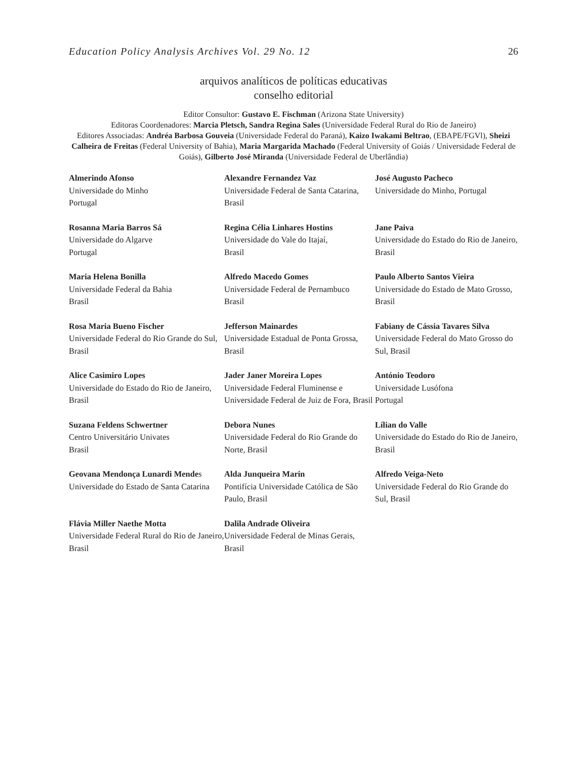Education Policy Analysis Archives Vol. 29 No. 12 26
arquivos analíticos de políticas educativas
conselho editorial
Editor Consultor: Gustavo E. Fischman (Arizona State University)
Editoras Coordenadores: Marcia Pletsch, Sandra Regina Sales (Universidade Federal Rural do Rio de Janeiro)
Editores Associadas: Andréa Barbosa Gouveia (Universidade Federal do Paraná), Kaizo Iwakami Beltrao, (EBAPE/FGVl), Sheizi Calheira de Freitas (Federal University of Bahia), Maria Margarida Machado (Federal University of Goiás / Universidade Federal de Goiás), Gilberto José Miranda (Universidade Federal de Uberlândia)
| Almerindo Afonso Universidade do Minho Portugal | Alexandre Fernandez Vaz Universidade Federal de Santa Catarina, Brasil | José Augusto Pacheco Universidade do Minho, Portugal |
| Rosanna Maria Barros Sá Universidade do Algarve Portugal | Regina Célia Linhares Hostins Universidade do Vale do Itajaí, Brasil | Jane Paiva Universidade do Estado do Rio de Janeiro, Brasil |
| Maria Helena Bonilla Universidade Federal da Bahia Brasil | Alfredo Macedo Gomes Universidade Federal de Pernambuco Brasil | Paulo Alberto Santos Vieira Universidade do Estado de Mato Grosso, Brasil |
| Rosa Maria Bueno Fischer Universidade Federal do Rio Grande do Sul, Brasil | Jefferson Mainardes Universidade Estadual de Ponta Grossa, Brasil | Fabiany de Cássia Tavares Silva Universidade Federal do Mato Grosso do Sul, Brasil |
| Alice Casimiro Lopes Universidade do Estado do Rio de Janeiro, Brasil | Jader Janer Moreira Lopes Universidade Federal Fluminense e Universidade Federal de Juiz de Fora, Brasil | António Teodoro Universidade Lusófona Portugal |
| Suzana Feldens Schwertner Centro Universitário Univates Brasil | Debora Nunes Universidade Federal do Rio Grande do Norte, Brasil | Lílian do Valle Universidade do Estado do Rio de Janeiro, Brasil |
| Geovana Mendonça Lunardi Mende s Universidade do Estado de Santa Catarina | Alda Junqueira Marin Pontifícia Universidade Católica de São Paulo, Brasil | Alfredo Veiga-Neto Universidade Federal do Rio Grande do Sul, Brasil |
| Flávia Miller Naethe Motta Universidade Federal Rural do Rio de Janeiro, Brasil | Dalila Andrade Oliveira Universidade Federal de Minas Gerais, Brasil | |